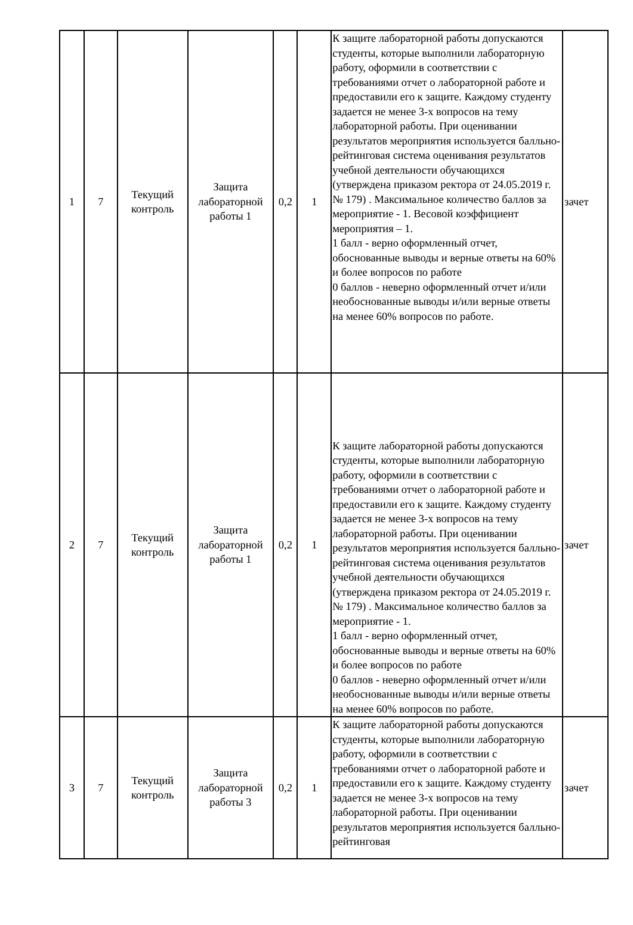| 1 | 7 | Текущий контроль | Защита лабораторной работы 1 | 0,2 | 1 | К защите лабораторной работы допускаются студенты, которые выполнили лабораторную работу, оформили в соответствии с требованиями отчет о лабораторной работе и предоставили его к защите. Каждому студенту задается не менее 3-х вопросов на тему лабораторной работы. При оценивании результатов мероприятия используется балльно-рейтинговая система оценивания результатов учебной деятельности обучающихся (утверждена приказом ректора от 24.05.2019 г. № 179) . Максимальное количество баллов за мероприятие - 1. Весовой коэффициент мероприятия – 1. 1 балл - верно оформленный отчет, обоснованные выводы и верные ответы на 60% и более вопросов по работе 0 баллов - неверно оформленный отчет и/или необоснованные выводы и/или верные ответы на менее 60% вопросов по работе. | зачет |
| 2 | 7 | Текущий контроль | Защита лабораторной работы 1 | 0,2 | 1 | К защите лабораторной работы допускаются студенты, которые выполнили лабораторную работу, оформили в соответствии с требованиями отчет о лабораторной работе и предоставили его к защите. Каждому студенту задается не менее 3-х вопросов на тему лабораторной работы. При оценивании результатов мероприятия используется балльно-рейтинговая система оценивания результатов учебной деятельности обучающихся (утверждена приказом ректора от 24.05.2019 г. № 179) . Максимальное количество баллов за мероприятие - 1. 1 балл - верно оформленный отчет, обоснованные выводы и верные ответы на 60% и более вопросов по работе 0 баллов - неверно оформленный отчет и/или необоснованные выводы и/или верные ответы на менее 60% вопросов по работе. | зачет |
| 3 | 7 | Текущий контроль | Защита лабораторной работы 3 | 0,2 | 1 | К защите лабораторной работы допускаются студенты, которые выполнили лабораторную работу, оформили в соответствии с требованиями отчет о лабораторной работе и предоставили его к защите. Каждому студенту задается не менее 3-х вопросов на тему лабораторной работы. При оценивании результатов мероприятия используется балльно-рейтинговая | зачет |